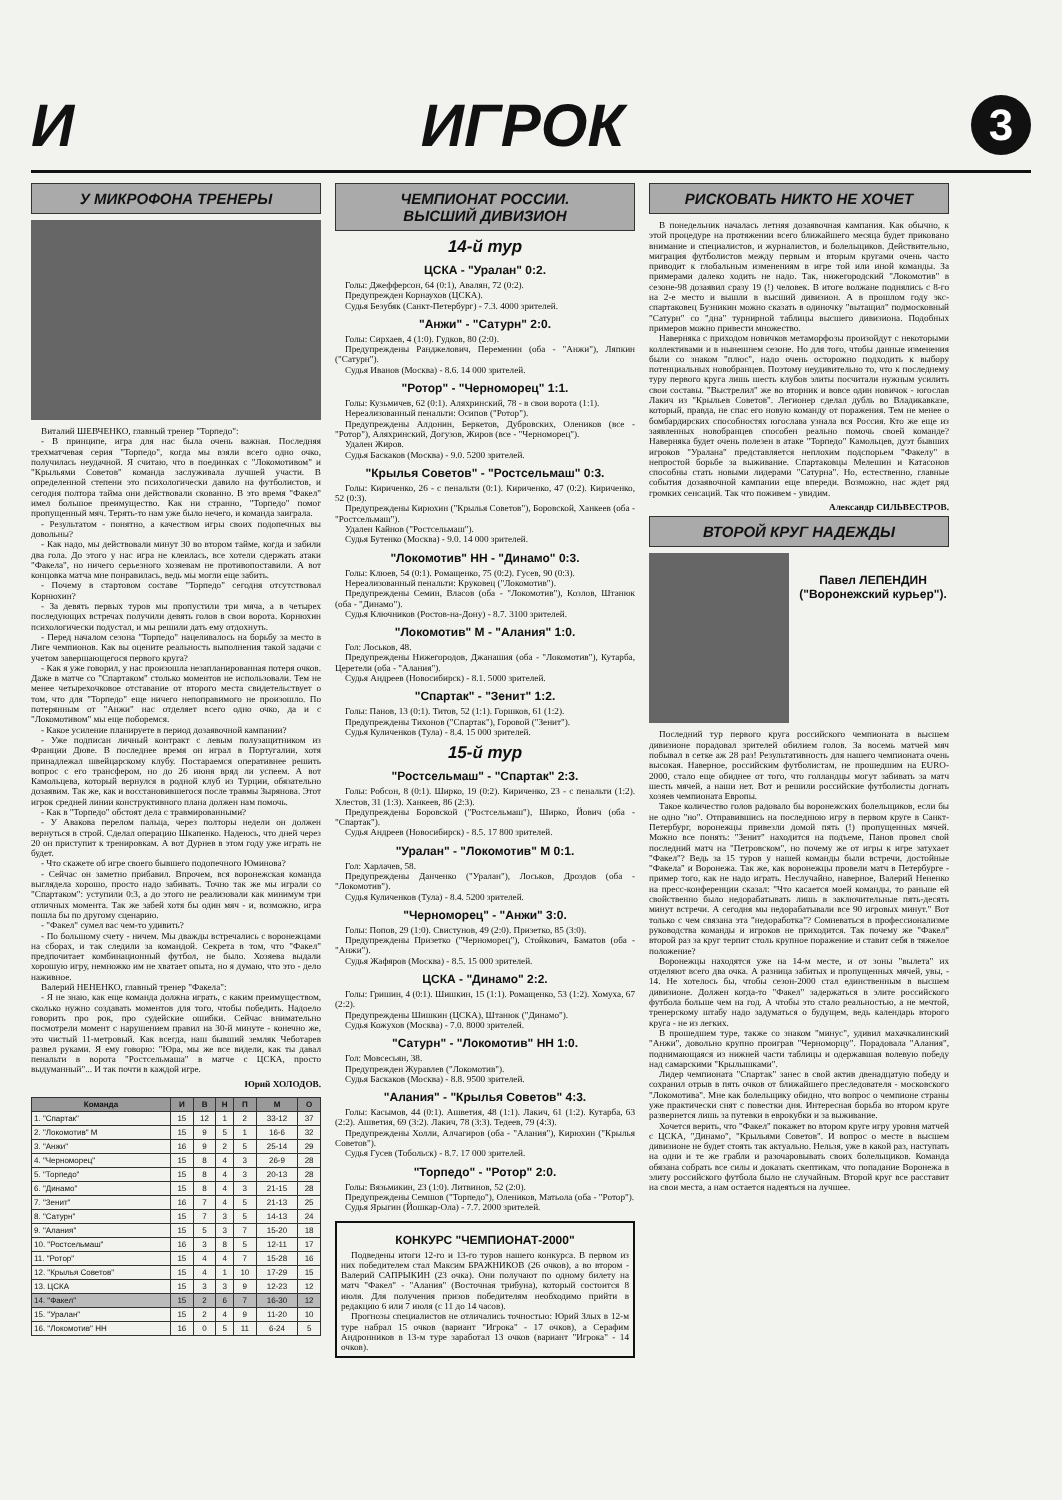И ИГРОК
3
У МИКРОФОНА ТРЕНЕРЫ
Виталий ШЕВЧЕНКО, главный тренер "Торпедо":
- В принципе, игра для нас была очень важная. Последняя трехматчевая серия "Торпедо", когда мы взяли всего одно очко, получилась неудачной. Я считаю, что в поединках с "Локомотивом" и "Крыльями Советов" команда заслуживала лучшей участи. В определенной степени это психологически давило на футболистов, и сегодня полтора тайма они действовали скованно. В это время "Факел" имел большое преимущество. Как ни странно, "Торпедо" помог пропущенный мяч. Терять-то нам уже было нечего, и команда заиграла.
- Результатом - понятно, а качеством игры своих подопечных вы довольны?
- Как надо, мы действовали минут 30 во втором тайме, когда и забили два гола. До этого у нас игра не клеилась, все хотели сдержать атаки "Факела", но ничего серьезного хозяевам не противопоставили. А вот концовка матча мне понравилась, ведь мы могли еще забить.
- Почему в стартовом составе "Торпедо" сегодня отсутствовал Корнюхин?
- За девять первых туров мы пропустили три мяча, а в четырех последующих встречах получили девять голов в свои ворота. Корнюхин психологически подустал, и мы решили дать ему отдохнуть.
- Перед началом сезона "Торпедо" нацеливалось на борьбу за место в Лиге чемпионов. Как вы оцените реальность выполнения такой задачи с учетом завершающегося первого круга?
- Как я уже говорил, у нас произошла незапланированная потеря очков. Даже в матче со "Спартаком" столько моментов не использовали. Тем не менее четырехочковое отставание от второго места свидетельствует о том, что для "Торпедо" еще ничего непоправимого не произошло. По потерянным от "Анжи" нас отделяет всего одно очко, да и с "Локомотивом" мы еще поборемся.
- Какое усиление планируете в период дозаявочной кампании?
- Уже подписан личный контракт с левым полузащитником из Франции Дюве. В последнее время он играл в Португалии, хотя принадлежал швейцарскому клубу. Постараемся оперативнее решить вопрос с его трансфером, но до 26 июня вряд ли успеем. А вот Камольцева, который вернулся в родной клуб из Турции, обязательно дозаявим. Так же, как и восстановившегося после травмы Зырянова. Этот игрок средней линии конструктивного плана должен нам помочь.
- Как в "Торпедо" обстоят дела с травмированными?
- У Авакова перелом пальца, через полторы недели он должен вернуться в строй. Сделал операцию Шкапенко. Надеюсь, что дней через 20 он приступит к тренировкам. А вот Дурнев в этом году уже играть не будет.
- Что скажете об игре своего бывшего подопечного Юминова?
- Сейчас он заметно прибавил. Впрочем, вся воронежская команда выглядела хорошо, просто надо забивать. Точно так же мы играли со "Спартаком": уступили 0:3, а до этого не реализовали как минимум три отличных момента. Так же забей хотя бы один мяч - и, возможно, игра пошла бы по другому сценарию.
- "Факел" сумел вас чем-то удивить?
- По большому счету - ничем. Мы дважды встречались с воронежцами на сборах, и так следили за командой. Секрета в том, что "Факел" предпочитает комбинационный футбол, не было. Хозяева выдали хорошую игру, немножко им не хватает опыта, но я думаю, что это - дело наживное.
Валерий НЕНЕНКО, главный тренер "Факела":
- Я не знаю, как еще команда должна играть, с каким преимуществом, сколько нужно создавать моментов для того, чтобы победить. Надоело говорить про рок, про судейские ошибки. Сейчас внимательно посмотрели момент с нарушением правил на 30-й минуте - конечно же, это чистый 11-метровый. Как всегда, наш бывший земляк Чеботарев развел руками. Я ему говорю: "Юра, мы же все видели, как ты давал пенальти в ворота "Ростсельмаша" в матче с ЦСКА, просто выдуманный"... И так почти в каждой игре.
Юрий ХОЛОДОВ.
| Команда | И | В | Н | П | М | О |
| --- | --- | --- | --- | --- | --- | --- |
| 1. "Спартак" | 15 | 12 | 1 | 2 | 33-12 | 37 |
| 2. "Локомотив" М | 15 | 9 | 5 | 1 | 16-6 | 32 |
| 3. "Анжи" | 16 | 9 | 2 | 5 | 25-14 | 29 |
| 4. "Черноморец" | 15 | 8 | 4 | 3 | 26-9 | 28 |
| 5. "Торпедо" | 15 | 8 | 4 | 3 | 20-13 | 28 |
| 6. "Динамо" | 15 | 8 | 4 | 3 | 21-15 | 28 |
| 7. "Зенит" | 16 | 7 | 4 | 5 | 21-13 | 25 |
| 8. "Сатурн" | 15 | 7 | 3 | 5 | 14-13 | 24 |
| 9. "Алания" | 15 | 5 | 3 | 7 | 15-20 | 18 |
| 10. "Ростсельмаш" | 16 | 3 | 8 | 5 | 12-11 | 17 |
| 11. "Ротор" | 15 | 4 | 4 | 7 | 15-28 | 16 |
| 12. "Крылья Советов" | 15 | 4 | 1 | 10 | 17-29 | 15 |
| 13. ЦСКА | 15 | 3 | 3 | 9 | 12-23 | 12 |
| 14. "Факел" | 15 | 2 | 6 | 7 | 16-30 | 12 |
| 15. "Уралан" | 15 | 2 | 4 | 9 | 11-20 | 10 |
| 16. "Локомотив" НН | 16 | 0 | 5 | 11 | 6-24 | 5 |
ЧЕМПИОНАТ РОССИИ.
ВЫСШИЙ ДИВИЗИОН
14-й тур
ЦСКА - "Уралан" 0:2.
Голы: Джефферсон, 64 (0:1), Авалян, 72 (0:2).
Предупрежден Корнаухов (ЦСКА).
Судья Безубяк (Санкт-Петербург) - 7.3. 4000 зрителей.
"Анжи" - "Сатурн" 2:0.
Голы: Сирхаев, 4 (1:0). Гудков, 80 (2:0).
Предупреждены Ранджелович, Переменин (оба - "Анжи"), Ляпкин ("Сатурн").
Судья Иванов (Москва) - 8.6. 14 000 зрителей.
"Ротор" - "Черноморец" 1:1.
Голы: Кузьмичев, 62 (0:1). Аляхринский, 78 - в свои ворота (1:1).
Нереализованный пенальти: Осипов ("Ротор").
Предупреждены Алдонин, Беркетов, Дубровских, Олеников (все - "Ротор"), Аляхринский, Догузов, Жиров (все - "Черноморец").
Удален Жиров.
Судья Баскаков (Москва) - 9.0. 5200 зрителей.
"Крылья Советов" - "Ростсельмаш" 0:3.
Голы: Кириченко, 26 - с пенальти (0:1). Кириченко, 47 (0:2). Кириченко, 52 (0:3).
Предупреждены Кирюхин ("Крылья Советов"), Боровской, Ханкеев (оба - "Ростсельмаш").
Удален Кайнов ("Ростсельмаш").
Судья Бутенко (Москва) - 9.0. 14 000 зрителей.
"Локомотив" НН - "Динамо" 0:3.
Голы: Клюев, 54 (0:1). Ромащенко, 75 (0:2). Гусев, 90 (0:3).
Нереализованный пенальти: Круковец ("Локомотив").
Предупреждены Семин, Власов (оба - "Локомотив"), Козлов, Штанюк (оба - "Динамо").
Судья Ключников (Ростов-на-Дону) - 8.7. 3100 зрителей.
"Локомотив" М - "Алания" 1:0.
Гол: Лоськов, 48.
Предупреждены Нижегородов, Джанашия (оба - "Локомотив"), Кутарба, Церетели (оба - "Алания").
Судья Андреев (Новосибирск) - 8.1. 5000 зрителей.
"Спартак" - "Зенит" 1:2.
Голы: Панов, 13 (0:1). Титов, 52 (1:1). Горшков, 61 (1:2).
Предупреждены Тихонов ("Спартак"), Горовой ("Зенит").
Судья Куличенков (Тула) - 8.4. 15 000 зрителей.
15-й тур
"Ростсельмаш" - "Спартак" 2:3.
Голы: Робсон, 8 (0:1). Ширко, 19 (0:2). Кириченко, 23 - с пенальти (1:2). Хлестов, 31 (1:3). Ханкеев, 86 (2:3).
Предупреждены Боровской ("Ростсельмаш"), Ширко, Йович (оба - "Спартак").
Судья Андреев (Новосибирск) - 8.5. 17 800 зрителей.
"Уралан" - "Локомотив" М 0:1.
Гол: Харлачев, 58.
Предупреждены Данченко ("Уралан"), Лоськов, Дроздов (оба - "Локомотив").
Судья Куличенков (Тула) - 8.4. 5200 зрителей.
"Черноморец" - "Анжи" 3:0.
Голы: Попов, 29 (1:0). Свистунов, 49 (2:0). Призетко, 85 (3:0).
Предупреждены Призетко ("Черноморец"), Стойкович, Баматов (оба - "Анжи").
Судья Жафяров (Москва) - 8.5. 15 000 зрителей.
ЦСКА - "Динамо" 2:2.
Голы: Гришин, 4 (0:1). Шишкин, 15 (1:1). Ромащенко, 53 (1:2). Хомуха, 67 (2:2).
Предупреждены Шишкин (ЦСКА), Штанюк ("Динамо").
Судья Кожухов (Москва) - 7.0. 8000 зрителей.
"Сатурн" - "Локомотив" НН 1:0.
Гол: Мовсесьян, 38.
Предупрежден Журавлев ("Локомотив").
Судья Баскаков (Москва) - 8.8. 9500 зрителей.
"Алания" - "Крылья Советов" 4:3.
Голы: Касымов, 44 (0:1). Ашветия, 48 (1:1). Лакич, 61 (1:2). Кутарба, 63 (2:2). Ашветия, 69 (3:2). Лакич, 78 (3:3). Тедеев, 79 (4:3).
Предупреждены Холли, Алчагиров (оба - "Алания"), Кирюхин ("Крылья Советов").
Судья Гусев (Тобольск) - 8.7. 17 000 зрителей.
"Торпедо" - "Ротор" 2:0.
Голы: Вязьмикин, 23 (1:0). Литвинов, 52 (2:0).
Предупреждены Семшов ("Торпедо"), Олеников, Матьола (оба - "Ротор").
Судья Ярыгин (Йошкар-Ола) - 7.7. 2000 зрителей.
КОНКУРС "ЧЕМПИОНАТ-2000"
Подведены итоги 12-го и 13-го туров нашего конкурса. В первом из них победителем стал Максим БРАЖНИКОВ (26 очков), а во втором - Валерий САПРЫКИН (23 очка). Они получают по одному билету на матч "Факел" - "Алания" (Восточная трибуна), который состоится 8 июля. Для получения призов победителям необходимо прийти в редакцию 6 или 7 июля (с 11 до 14 часов).
Прогнозы специалистов не отличались точностью: Юрий Злых в 12-м туре набрал 15 очков (вариант "Игрока" - 17 очков), а Серафим Андронников в 13-м туре заработал 13 очков (вариант "Игрока" - 14 очков).
РИСКОВАТЬ НИКТО НЕ ХОЧЕТ
В понедельник началась летняя дозаявочная кампания. Как обычно, к этой процедуре на протяжении всего ближайшего месяца будет приковано внимание и специалистов, и журналистов, и болельщиков. Действительно, миграция футболистов между первым и вторым кругами очень часто приводит к глобальным изменениям в игре той или иной команды. За примерами далеко ходить не надо. Так, нижегородский "Локомотив" в сезоне-98 дозаявил сразу 19 (!) человек. В итоге волжане поднялись с 8-го на 2-е место и вышли в высший дивизион. А в прошлом году экс-спартаковец Бузникин можно сказать в одиночку "вытащил" подмосковный "Сатурн" со "дна" турнирной таблицы высшего дивизиона. Подобных примеров можно привести множество.
Наверняка с приходом новичков метаморфозы произойдут с некоторыми коллективами и в нынешнем сезоне. Но для того, чтобы данные изменения были со знаком "плюс", надо очень осторожно подходить к выбору потенциальных новобранцев. Поэтому неудивительно то, что к последнему туру первого круга лишь шесть клубов элиты посчитали нужным усилить свои составы. "Выстрелил" же во вторник и вовсе один новичок - югослав Лакич из "Крыльев Советов". Легионер сделал дубль во Владикавказе, который, правда, не спас его новую команду от поражения. Тем не менее о бомбардирских способностях югослава узнала вся Россия. Кто же еще из заявленных новобранцев способен реально помочь своей команде? Наверняка будет очень полезен в атаке "Торпедо" Камольцев, дуэт бывших игроков "Уралана" представляется неплохим подспорьем "Факелу" в непростой борьбе за выживание. Спартаковцы Мелешин и Катасонов способны стать новыми лидерами "Сатурна". Но, естественно, главные события дозаявочной кампании еще впереди. Возможно, нас ждет ряд громких сенсаций. Так что поживем - увидим.
Александр СИЛЬВЕСТРОВ.
ВТОРОЙ КРУГ НАДЕЖДЫ
Павел ЛЕПЕНДИН
("Воронежский курьер").
Последний тур первого круга российского чемпионата в высшем дивизионе порадовал зрителей обилием голов. За восемь матчей мяч побывал в сетке аж 28 раз! Результативность для нашего чемпионата очень высокая. Наверное, российским футболистам, не прошедшим на EURO-2000, стало еще обиднее от того, что голландцы могут забивать за матч шесть мячей, а наши нет. Вот и решили российские футболисты догнать хозяев чемпионата Европы.
Такое количество голов радовало бы воронежских болельщиков, если бы не одно "но". Отправившись на последнюю игру в первом круге в Санкт-Петербург, воронежцы привезли домой пять (!) пропущенных мячей. Можно все понять: "Зенит" находится на подъеме, Панов провел свой последний матч на "Петровском", но почему же от игры к игре затухает "Факел"? Ведь за 15 туров у нашей команды были встречи, достойные "Факела" и Воронежа. Так же, как воронежцы провели матч в Петербурге - пример того, как не надо играть. Неслучайно, наверное, Валерий Нененко на пресс-конференции сказал: "Что касается моей команды, то раньше ей свойственно было недорабатывать лишь в заключительные пять-десять минут встречи. А сегодня мы недорабатывали все 90 игровых минут." Вот только с чем связана эта "недоработка"? Сомневаться в профессионализме руководства команды и игроков не приходится. Так почему же "Факел" второй раз за круг терпит столь крупное поражение и ставит себя в тяжелое положение?
Воронежцы находятся уже на 14-м месте, и от зоны "вылета" их отделяют всего два очка. А разница забитых и пропущенных мячей, увы, - 14. Не хотелось бы, чтобы сезон-2000 стал единственным в высшем дивизионе. Должен когда-то "Факел" задержаться в элите российского футбола больше чем на год. А чтобы это стало реальностью, а не мечтой, тренерскому штабу надо задуматься о будущем, ведь календарь второго круга - не из легких.
В прошедшем туре, также со знаком "минус", удивил махачкалинский "Анжи", довольно крупно проиграв "Черноморцу". Порадовала "Алания", поднимающаяся из нижней части таблицы и одержавшая волевую победу над самарскими "Крылышками".
Лидер чемпионата "Спартак" занес в свой актив двенадцатую победу и сохранил отрыв в пять очков от ближайшего преследователя - московского "Локомотива". Мне как болельщику обидно, что вопрос о чемпионе страны уже практически снят с повестки дня. Интересная борьба во втором круге развернется лишь за путевки в еврокубки и за выживание.
Хочется верить, что "Факел" покажет во втором круге игру уровня матчей с ЦСКА, "Динамо", "Крыльями Советов". И вопрос о месте в высшем дивизионе не будет стоять так актуально. Нельзя, уже в какой раз, наступать на одни и те же грабли и разочаровывать своих болельщиков. Команда обязана собрать все силы и доказать скептикам, что попадание Воронежа в элиту российского футбола было не случайным. Второй круг все расставит на свои места, а нам остается надеяться на лучшее.